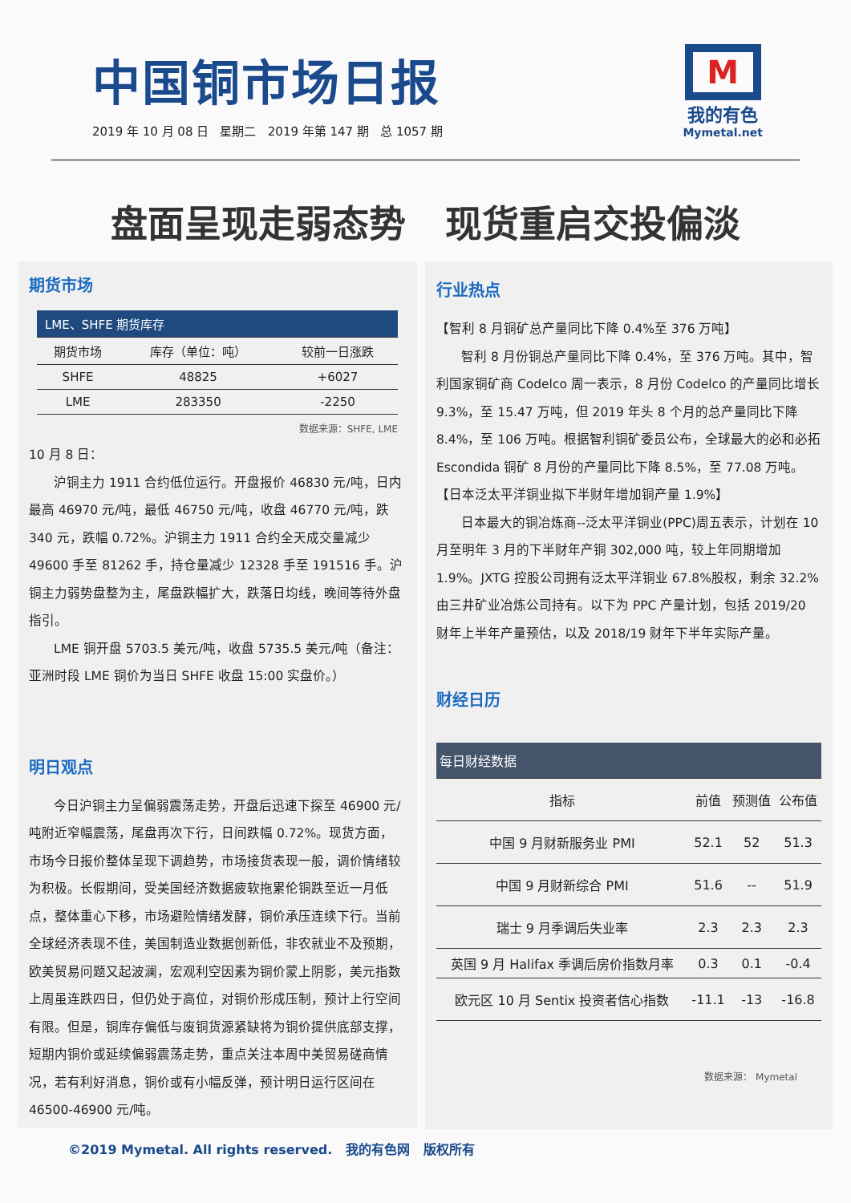中国铜市场日报
2019 年 10 月 08 日 星期二 2019 年第 147 期 总 1057 期
M
我的有色
Mymetal.net
盘面呈现走弱态势 现货重启交投偏淡
期货市场
| LME、SHFE 期货库存 | | |
| 期货市场 | 库存（单位：吨） | 较前一日涨跌 |
| SHFE | 48825 | +6027 |
| LME | 283350 | -2250 |
数据来源：SHFE, LME
10 月 8 日：
沪铜主力 1911 合约低位运行。开盘报价 46830 元/吨，日内最高 46970 元/吨，最低 46750 元/吨，收盘 46770 元/吨，跌 340 元，跌幅 0.72%。沪铜主力 1911 合约全天成交量减少 49600 手至 81262 手，持仓量减少 12328 手至 191516 手。沪铜主力弱势盘整为主，尾盘跌幅扩大，跌落日均线，晚间等待外盘指引。
LME 铜开盘 5703.5 美元/吨，收盘 5735.5 美元/吨（备注：亚洲时段 LME 铜价为当日 SHFE 收盘 15:00 实盘价。）
明日观点
今日沪铜主力呈偏弱震荡走势，开盘后迅速下探至 46900 元/吨附近窄幅震荡，尾盘再次下行，日间跌幅 0.72%。现货方面，市场今日报价整体呈现下调趋势，市场接货表现一般，调价情绪较为积极。长假期间，受美国经济数据疲软拖累伦铜跌至近一月低点，整体重心下移，市场避险情绪发酵，铜价承压连续下行。当前全球经济表现不佳，美国制造业数据创新低，非农就业不及预期，欧美贸易问题又起波澜，宏观利空因素为铜价蒙上阴影，美元指数上周虽连跌四日，但仍处于高位，对铜价形成压制，预计上行空间有限。但是，铜库存偏低与废铜货源紧缺将为铜价提供底部支撑，短期内铜价或延续偏弱震荡走势，重点关注本周中美贸易磋商情况，若有利好消息，铜价或有小幅反弹，预计明日运行区间在 46500-46900 元/吨。
行业热点
【智利 8 月铜矿总产量同比下降 0.4%至 376 万吨】
智利 8 月份铜总产量同比下降 0.4%，至 376 万吨。其中，智利国家铜矿商 Codelco 周一表示，8 月份 Codelco 的产量同比增长 9.3%，至 15.47 万吨，但 2019 年头 8 个月的总产量同比下降 8.4%，至 106 万吨。根据智利铜矿委员公布，全球最大的必和必拓 Escondida 铜矿 8 月份的产量同比下降 8.5%，至 77.08 万吨。
【日本泛太平洋铜业拟下半财年增加铜产量 1.9%】
日本最大的铜冶炼商--泛太平洋铜业(PPC)周五表示，计划在 10 月至明年 3 月的下半财年产铜 302,000 吨，较上年同期增加 1.9%。JXTG 控股公司拥有泛太平洋铜业 67.8%股权，剩余 32.2%由三井矿业冶炼公司持有。以下为 PPC 产量计划，包括 2019/20 财年上半年产量预估，以及 2018/19 财年下半年实际产量。
财经日历
| 每日财经数据 | | | |
| 指标 | 前值 | 预测值 | 公布值 |
| 中国 9 月财新服务业 PMI | 52.1 | 52 | 51.3 |
| 中国 9 月财新综合 PMI | 51.6 | -- | 51.9 |
| 瑞士 9 月季调后失业率 | 2.3 | 2.3 | 2.3 |
| 英国 9 月 Halifax 季调后房价指数月率 | 0.3 | 0.1 | -0.4 |
| 欧元区 10 月 Sentix 投资者信心指数 | -11.1 | -13 | -16.8 |
数据来源： Mymetal
©2019 Mymetal. All rights reserved. 我的有色网 版权所有